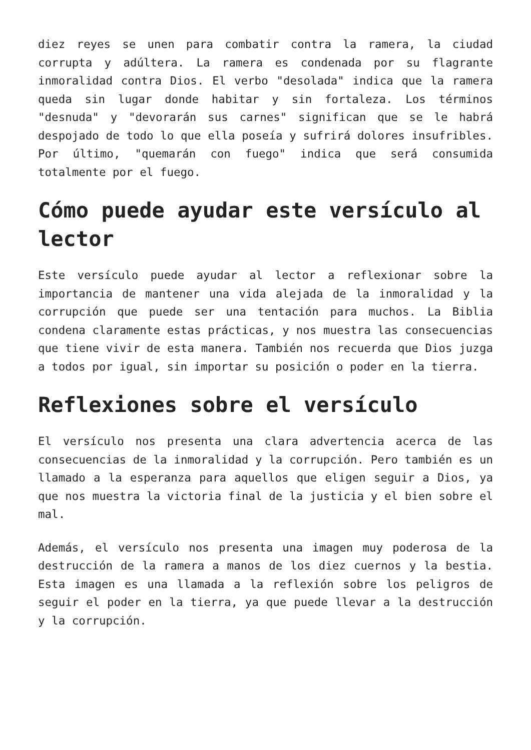diez reyes se unen para combatir contra la ramera, la ciudad corrupta y adúltera. La ramera es condenada por su flagrante inmoralidad contra Dios. El verbo "desolada" indica que la ramera queda sin lugar donde habitar y sin fortaleza. Los términos "desnuda" y "devorarán sus carnes" significan que se le habrá despojado de todo lo que ella poseía y sufrirá dolores insufribles. Por último, "quemarán con fuego" indica que será consumida totalmente por el fuego.
Cómo puede ayudar este versículo al lector
Este versículo puede ayudar al lector a reflexionar sobre la importancia de mantener una vida alejada de la inmoralidad y la corrupción que puede ser una tentación para muchos. La Biblia condena claramente estas prácticas, y nos muestra las consecuencias que tiene vivir de esta manera. También nos recuerda que Dios juzga a todos por igual, sin importar su posición o poder en la tierra.
Reflexiones sobre el versículo
El versículo nos presenta una clara advertencia acerca de las consecuencias de la inmoralidad y la corrupción. Pero también es un llamado a la esperanza para aquellos que eligen seguir a Dios, ya que nos muestra la victoria final de la justicia y el bien sobre el mal.
Además, el versículo nos presenta una imagen muy poderosa de la destrucción de la ramera a manos de los diez cuernos y la bestia. Esta imagen es una llamada a la reflexión sobre los peligros de seguir el poder en la tierra, ya que puede llevar a la destrucción y la corrupción.